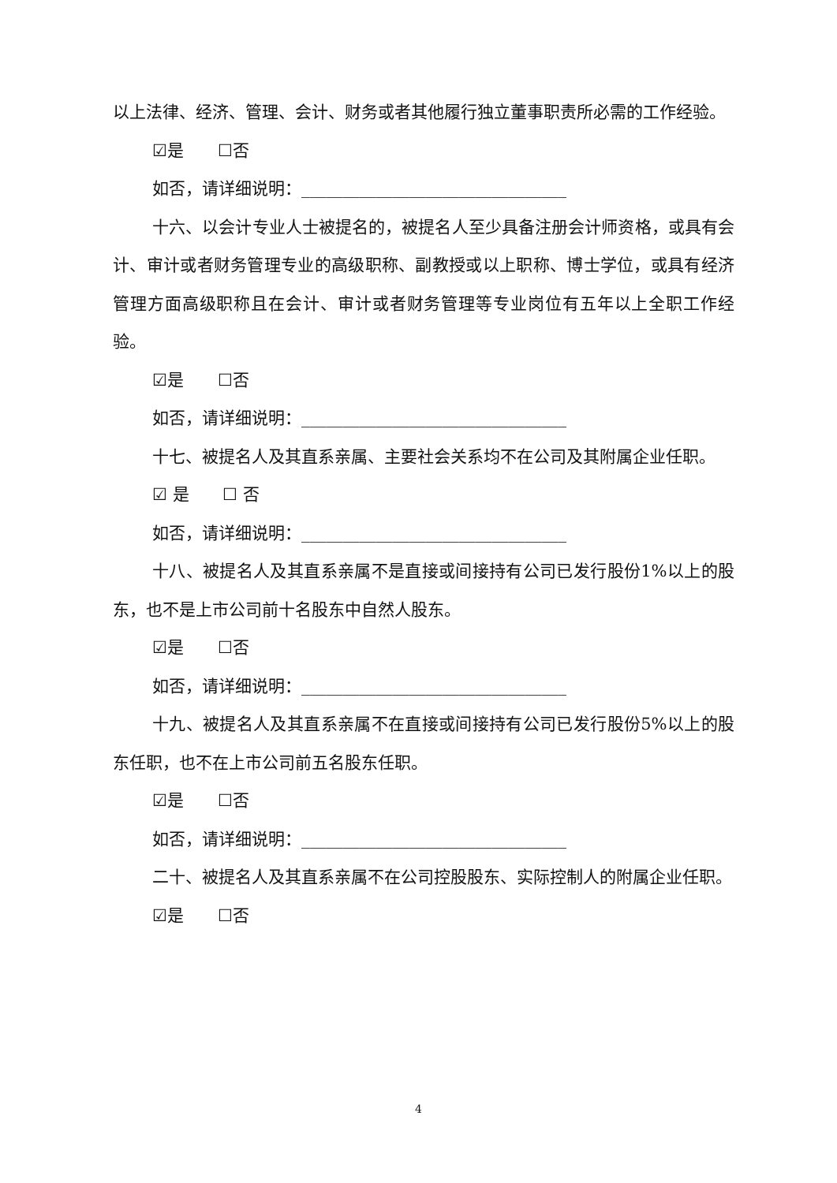以上法律、经济、管理、会计、财务或者其他履行独立董事职责所必需的工作经验。
☑是 ☐否
如否，请详细说明：________________________________
十六、以会计专业人士被提名的，被提名人至少具备注册会计师资格，或具有会计、审计或者财务管理专业的高级职称、副教授或以上职称、博士学位，或具有经济管理方面高级职称且在会计、审计或者财务管理等专业岗位有五年以上全职工作经验。
☑是 ☐否
如否，请详细说明：________________________________
十七、被提名人及其直系亲属、主要社会关系均不在公司及其附属企业任职。
☑ 是 ☐ 否
如否，请详细说明：________________________________
十八、被提名人及其直系亲属不是直接或间接持有公司已发行股份1%以上的股东，也不是上市公司前十名股东中自然人股东。
☑是 ☐否
如否，请详细说明：________________________________
十九、被提名人及其直系亲属不在直接或间接持有公司已发行股份5%以上的股东任职，也不在上市公司前五名股东任职。
☑是 ☐否
如否，请详细说明：________________________________
二十、被提名人及其直系亲属不在公司控股股东、实际控制人的附属企业任职。
☑是 ☐否
4